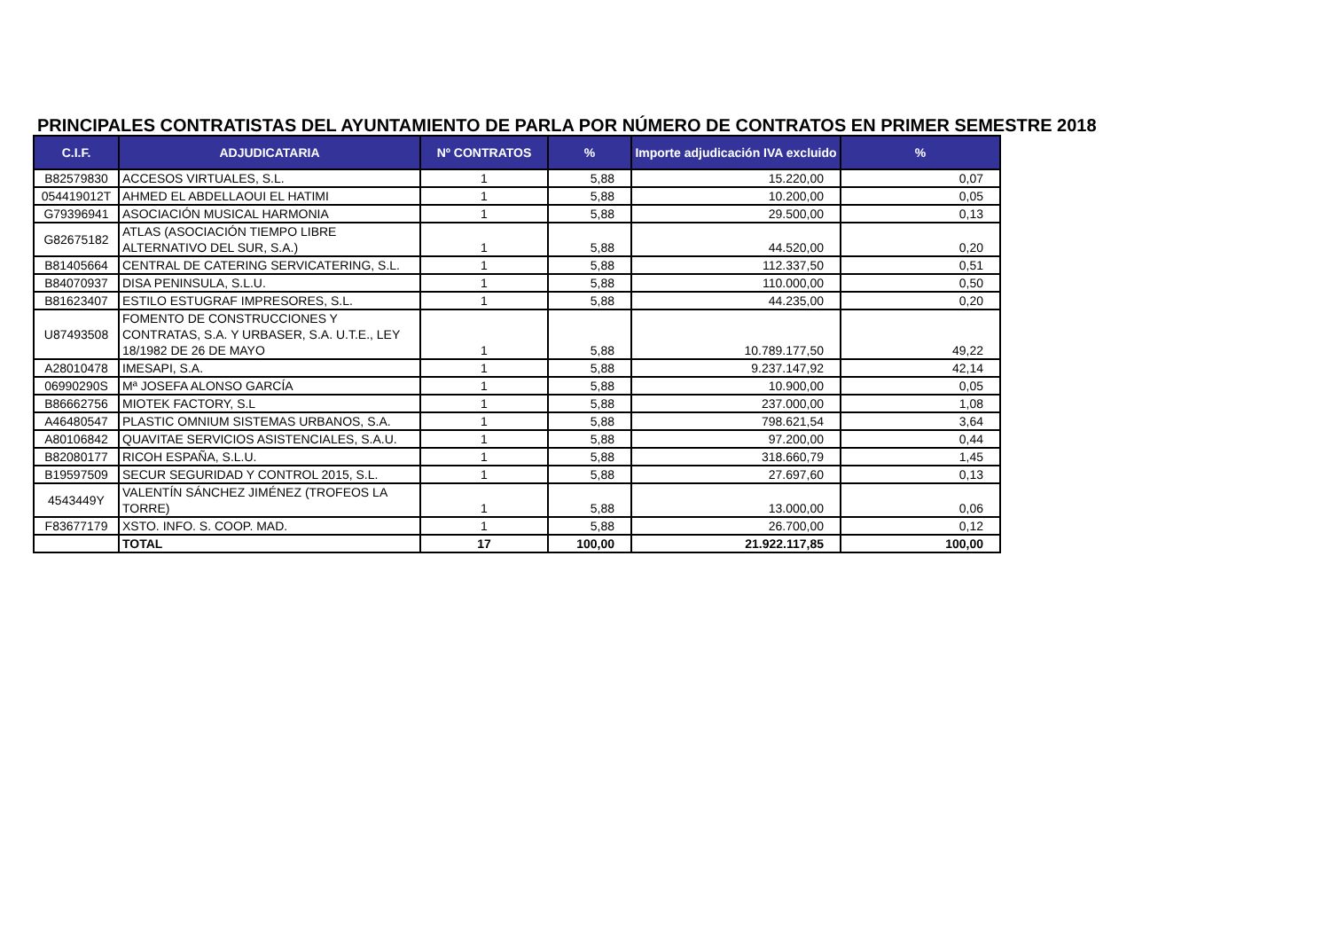PRINCIPALES CONTRATISTAS DEL AYUNTAMIENTO DE PARLA POR NÚMERO DE CONTRATOS EN PRIMER SEMESTRE 2018
| C.I.F. | ADJUDICATARIA | Nº CONTRATOS | % | Importe adjudicación IVA excluido | % |
| --- | --- | --- | --- | --- | --- |
| B82579830 | ACCESOS VIRTUALES, S.L. | 1 | 5,88 | 15.220,00 | 0,07 |
| 054419012T | AHMED EL ABDELLAOUI EL HATIMI | 1 | 5,88 | 10.200,00 | 0,05 |
| G79396941 | ASOCIACIÓN MUSICAL HARMONIA | 1 | 5,88 | 29.500,00 | 0,13 |
| G82675182 | ATLAS (ASOCIACIÓN TIEMPO LIBRE ALTERNATIVO DEL SUR, S.A.) | 1 | 5,88 | 44.520,00 | 0,20 |
| B81405664 | CENTRAL DE CATERING SERVICATERING, S.L. | 1 | 5,88 | 112.337,50 | 0,51 |
| B84070937 | DISA PENINSULA, S.L.U. | 1 | 5,88 | 110.000,00 | 0,50 |
| B81623407 | ESTILO ESTUGRAF IMPRESORES, S.L. | 1 | 5,88 | 44.235,00 | 0,20 |
| U87493508 | FOMENTO DE CONSTRUCCIONES Y CONTRATAS, S.A. Y URBASER, S.A. U.T.E., LEY 18/1982 DE 26 DE MAYO | 1 | 5,88 | 10.789.177,50 | 49,22 |
| A28010478 | IMESAPI, S.A. | 1 | 5,88 | 9.237.147,92 | 42,14 |
| 06990290S | Mª JOSEFA ALONSO GARCÍA | 1 | 5,88 | 10.900,00 | 0,05 |
| B86662756 | MIOTEK FACTORY, S.L | 1 | 5,88 | 237.000,00 | 1,08 |
| A46480547 | PLASTIC OMNIUM SISTEMAS URBANOS, S.A. | 1 | 5,88 | 798.621,54 | 3,64 |
| A80106842 | QUAVITAE SERVICIOS ASISTENCIALES, S.A.U. | 1 | 5,88 | 97.200,00 | 0,44 |
| B82080177 | RICOH ESPAÑA, S.L.U. | 1 | 5,88 | 318.660,79 | 1,45 |
| B19597509 | SECUR SEGURIDAD Y CONTROL 2015, S.L. | 1 | 5,88 | 27.697,60 | 0,13 |
| 4543449Y | VALENTÍN SÁNCHEZ JIMÉNEZ (TROFEOS LA TORRE) | 1 | 5,88 | 13.000,00 | 0,06 |
| F83677179 | XSTO. INFO. S. COOP. MAD. | 1 | 5,88 | 26.700,00 | 0,12 |
| | TOTAL | 17 | 100,00 | 21.922.117,85 | 100,00 |